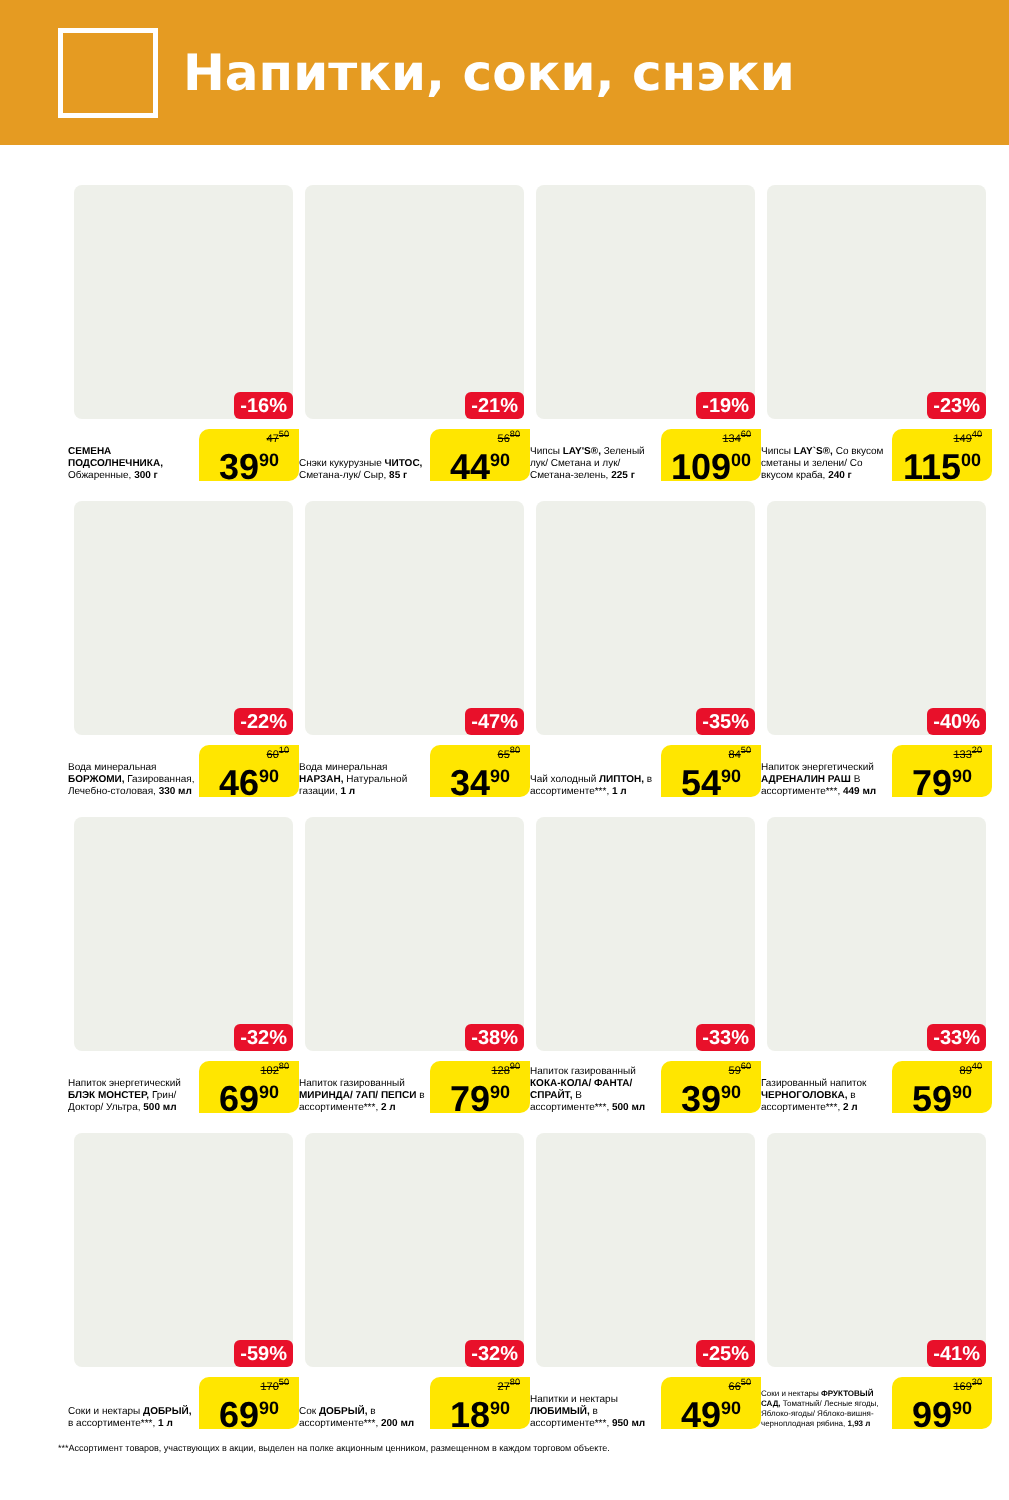Напитки, соки, снэки
-16%
СЕМЕНА ПОДСОЛНЕЧНИКА, Обжаренные, 300 г
47<sup>50</sup>
39<sup>90</sup>
-21%
Снэки кукурузные ЧИТОС, Сметана-лук/ Сыр, 85 г
56<sup>80</sup>
44<sup>90</sup>
-19%
Чипсы LAY'S®, Зеленый лук/ Сметана и лук/ Сметана-зелень, 225 г
134<sup>60</sup>
109<sup>00</sup>
-23%
Чипсы LAY`S®, Со вкусом сметаны и зелени/ Со вкусом краба, 240 г
149<sup>40</sup>
115<sup>00</sup>
-22%
Вода минеральная БОРЖОМИ, Газированная, Лечебно-столовая, 330 мл
60<sup>10</sup>
46<sup>90</sup>
-47%
Вода минеральная НАРЗАН, Натуральной газации, 1 л
65<sup>80</sup>
34<sup>90</sup>
-35%
Чай холодный ЛИПТОН, в ассортименте***, 1 л
84<sup>50</sup>
54<sup>90</sup>
-40%
Напиток энергетический АДРЕНАЛИН РАШ В ассортименте***, 449 мл
133<sup>20</sup>
79<sup>90</sup>
-32%
Напиток энергетический БЛЭК МОНСТЕР, Грин/ Доктор/ Ультра, 500 мл
102<sup>80</sup>
69<sup>90</sup>
-38%
Напиток газированный МИРИНДА/ 7АП/ ПЕПСИ в ассортименте***, 2 л
128<sup>90</sup>
79<sup>90</sup>
-33%
Напиток газированный КОКА-КОЛА/ ФАНТА/ СПРАЙТ, В ассортименте***, 500 мл
59<sup>60</sup>
39<sup>90</sup>
-33%
Газированный напиток ЧЕРНОГОЛОВКА, в ассортименте***, 2 л
89<sup>40</sup>
59<sup>90</sup>
-59%
Соки и нектары ДОБРЫЙ, в ассортименте***, 1 л
170<sup>50</sup>
69<sup>90</sup>
-32%
Сок ДОБРЫЙ, в ассортименте***, 200 мл
27<sup>80</sup>
18<sup>90</sup>
-25%
Напитки и нектары ЛЮБИМЫЙ, в ассортименте***, 950 мл
66<sup>50</sup>
49<sup>90</sup>
-41%
Соки и нектары ФРУКТОВЫЙ САД, Томатный/ Лесные ягоды, Яблоко-ягоды/ Яблоко-вишня-черноплодная рябина, 1,93 л
169<sup>30</sup>
99<sup>90</sup>
***Ассортимент товаров, участвующих в акции, выделен на полке акционным ценником, размещенном в каждом торговом объекте.